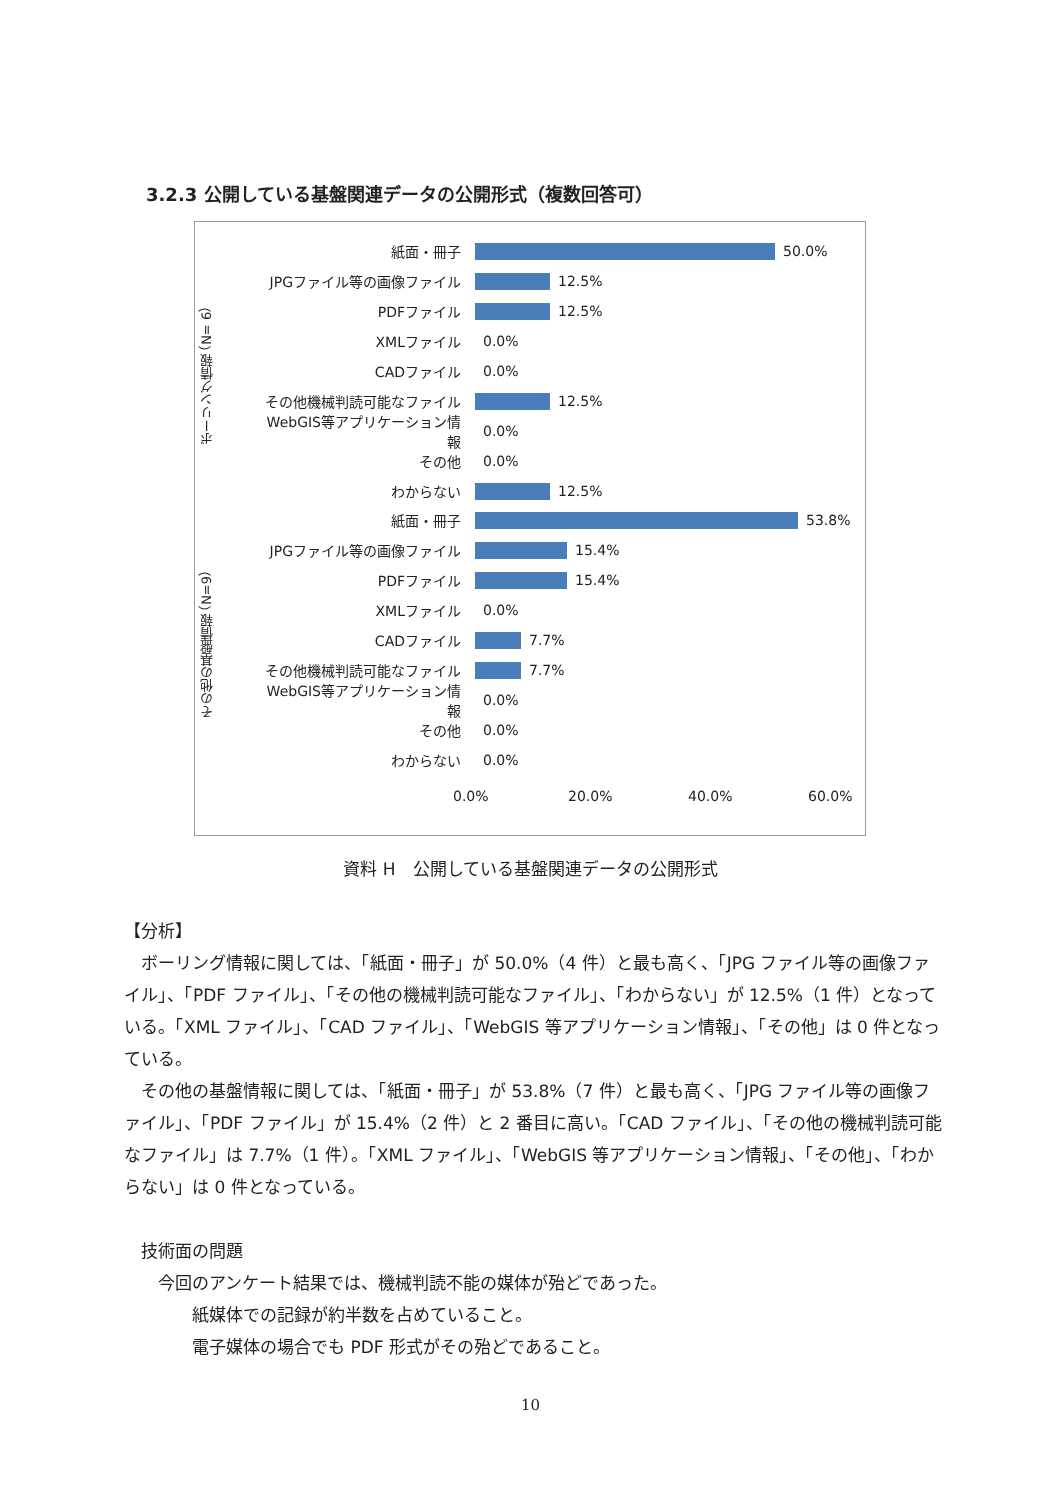3.2.3 公開している基盤関連データの公開形式（複数回答可）
ボーリング情報 （N= 6）
その他の基盤情報 （N=9）
紙面・冊子 50.0%
JPGファイル等の画像ファイル 12.5%
PDFファイル 12.5%
XMLファイル 0.0%
CADファイル 0.0%
その他機械判読可能なファイル 12.5%
WebGIS等アプリケーション情報 0.0%
その他 0.0%
わからない 12.5%
紙面・冊子 53.8%
JPGファイル等の画像ファイル 15.4%
PDFファイル 15.4%
XMLファイル 0.0%
CADファイル 7.7%
その他機械判読可能なファイル 7.7%
WebGIS等アプリケーション情報 0.0%
その他 0.0%
わからない 0.0%
0.0% 20.0% 40.0% 60.0%
資料 H　公開している基盤関連データの公開形式
【分析】
　ボーリング情報に関しては、「紙面・冊子」が 50.0%（4 件）と最も高く、「JPG ファイル等の画像ファイル」、「PDF ファイル」、「その他の機械判読可能なファイル」、「わからない」が 12.5%（1 件）となっている。「XML ファイル」、「CAD ファイル」、「WebGIS 等アプリケーション情報」、「その他」は 0 件となっている。
　その他の基盤情報に関しては、「紙面・冊子」が 53.8%（7 件）と最も高く、「JPG ファイル等の画像ファイル」、「PDF ファイル」が 15.4%（2 件）と 2 番目に高い。「CAD ファイル」、「その他の機械判読可能なファイル」は 7.7%（1 件）。「XML ファイル」、「WebGIS 等アプリケーション情報」、「その他」、「わからない」は 0 件となっている。
　技術面の問題
　　今回のアンケート結果では、機械判読不能の媒体が殆どであった。
　　　　紙媒体での記録が約半数を占めていること。
　　　　電子媒体の場合でも PDF 形式がその殆どであること。
10